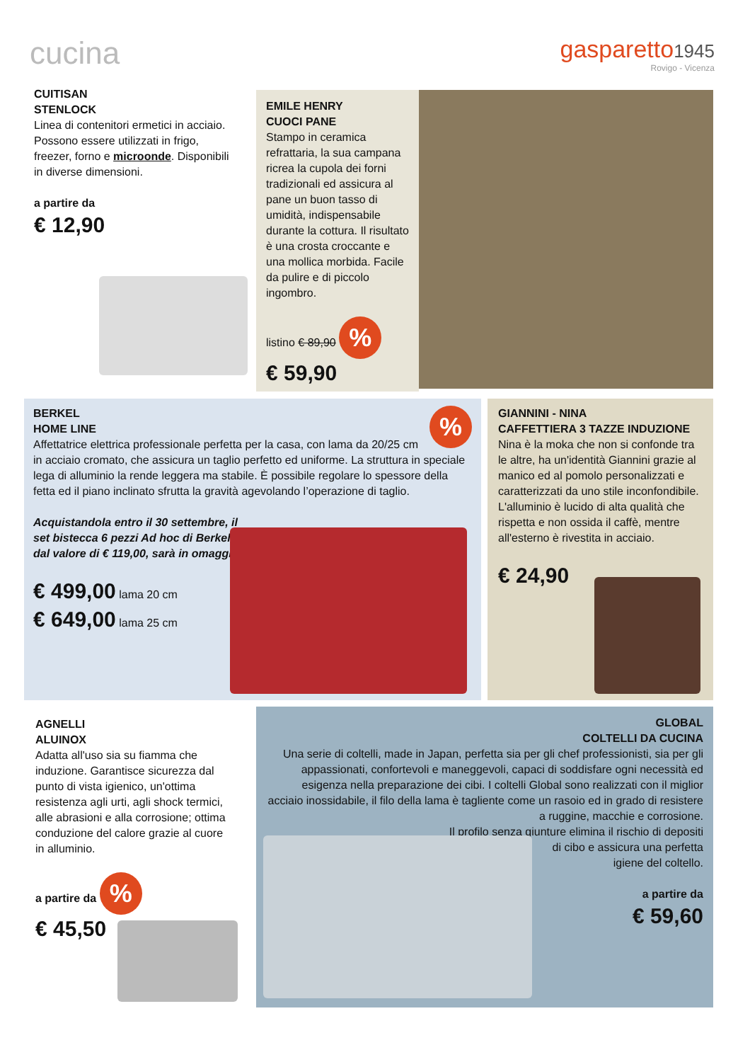cucina
gasparetto1945
Rovigo - Vicenza
CUITISAN
STENLOCK
Linea di contenitori ermetici in acciaio.
Possono essere utilizzati in frigo, freezer, forno e microonde. Disponibili in diverse dimensioni.
a partire da
€ 12,90
EMILE HENRY
CUOCI PANE
Stampo in ceramica refrattaria, la sua campana ricrea la cupola dei forni tradizionali ed assicura al pane un buon tasso di umidità, indispensabile durante la cottura. Il risultato è una crosta croccante e una mollica morbida. Facile da pulire e di piccolo ingombro.
listino € 89,90 %
€ 59,90
%
BERKEL
HOME LINE
Affettatrice elettrica professionale perfetta per la casa, con lama da 20/25 cm in acciaio cromato, che assicura un taglio perfetto ed uniforme. La struttura in speciale lega di alluminio la rende leggera ma stabile. È possibile regolare lo spessore della fetta ed il piano inclinato sfrutta la gravità agevolando l’operazione di taglio.
Acquistandola entro il 30 settembre, il set bistecca 6 pezzi Ad hoc di Berkel, dal valore di € 119,00, sarà in omaggio.
€ 499,00 lama 20 cm
€ 649,00 lama 25 cm
GIANNINI - NINA
CAFFETTIERA 3 TAZZE INDUZIONE
Nina è la moka che non si confonde tra le altre, ha un'identità Giannini grazie al manico ed al pomolo personalizzati e caratterizzati da uno stile inconfondibile.
L'alluminio è lucido di alta qualità che rispetta e non ossida il caffè, mentre all'esterno è rivestita in acciaio.
€ 24,90
AGNELLI
ALUINOX
Adatta all'uso sia su fiamma che induzione. Garantisce sicurezza dal punto di vista igienico, un'ottima resistenza agli urti, agli shock termici, alle abrasioni e alla corrosione; ottima conduzione del calore grazie al cuore in alluminio.
a partire da %
€ 45,50
GLOBAL
COLTELLI DA CUCINA
Una serie di coltelli, made in Japan, perfetta sia per gli chef professionisti, sia per gli appassionati, confortevoli e maneggevoli, capaci di soddisfare ogni necessità ed esigenza nella preparazione dei cibi. I coltelli Global sono realizzati con il miglior acciaio inossidabile, il filo della lama è tagliente come un rasoio ed in grado di resistere a ruggine, macchie e corrosione.
Il profilo senza giunture elimina il rischio di depositi
di cibo e assicura una perfetta
igiene del coltello.
a partire da
€ 59,60